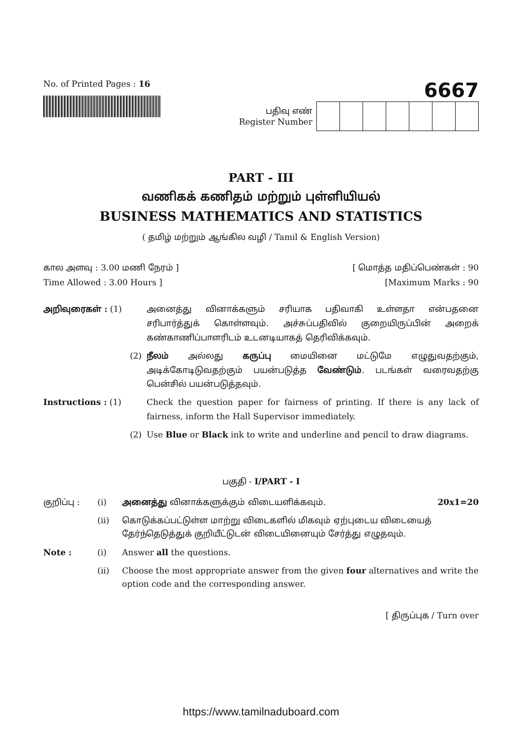No. of Printed Pages : 16
6667
பதிவு எண்
Register Number
PART - III
வணிகக் கணிதம் மற்றும் புள்ளியியல்
BUSINESS MATHEMATICS AND STATISTICS
( தமிழ் மற்றும் ஆங்கில வழி / Tamil & English Version)
கால அளவு : 3.00 மணி நேரம் ] [ மொத்த மதிப்பெண்கள் : 90
Time Allowed : 3.00 Hours ] [Maximum Marks : 90
அறிவுரைகள் : (1)
அனைத்து வினாக்களும் சரியாக பதிவாகி உள்ளதா என்பதனை சரிபார்த்துக் கொள்ளவும். அச்சுப்பதிவில் குறையிருப்பின் அறைக் கண்காணிப்பாளரிடம் உடனடியாகத் தெரிவிக்கவும்.
(2)
நீலம் அல்லது கருப்பு மையினை மட்டுமே எழுதுவதற்கும், அடிக்கோடிடுவதற்கும் பயன்படுத்த வேண்டும். படங்கள் வரைவதற்கு பென்சில் பயன்படுத்தவும்.
Instructions : (1)
Check the question paper for fairness of printing. If there is any lack of fairness, inform the Hall Supervisor immediately.
(2)
Use Blue or Black ink to write and underline and pencil to draw diagrams.
பகுதி - I/PART - I
குறிப்பு :
(i)
அனைத்து வினாக்களுக்கும் விடையளிக்கவும். 20x1=20
(ii)
கொடுக்கப்பட்டுள்ள மாற்று விடைகளில் மிகவும் ஏற்புடைய விடையைத் தேர்ந்தெடுத்துக் குறியீட்டுடன் விடையினையும் சேர்த்து எழுதவும்.
Note :
(i)
Answer all the questions.
(ii)
Choose the most appropriate answer from the given four alternatives and write the option code and the corresponding answer.
[ திருப்புக / Turn over
https://www.tamilnaduboard.com